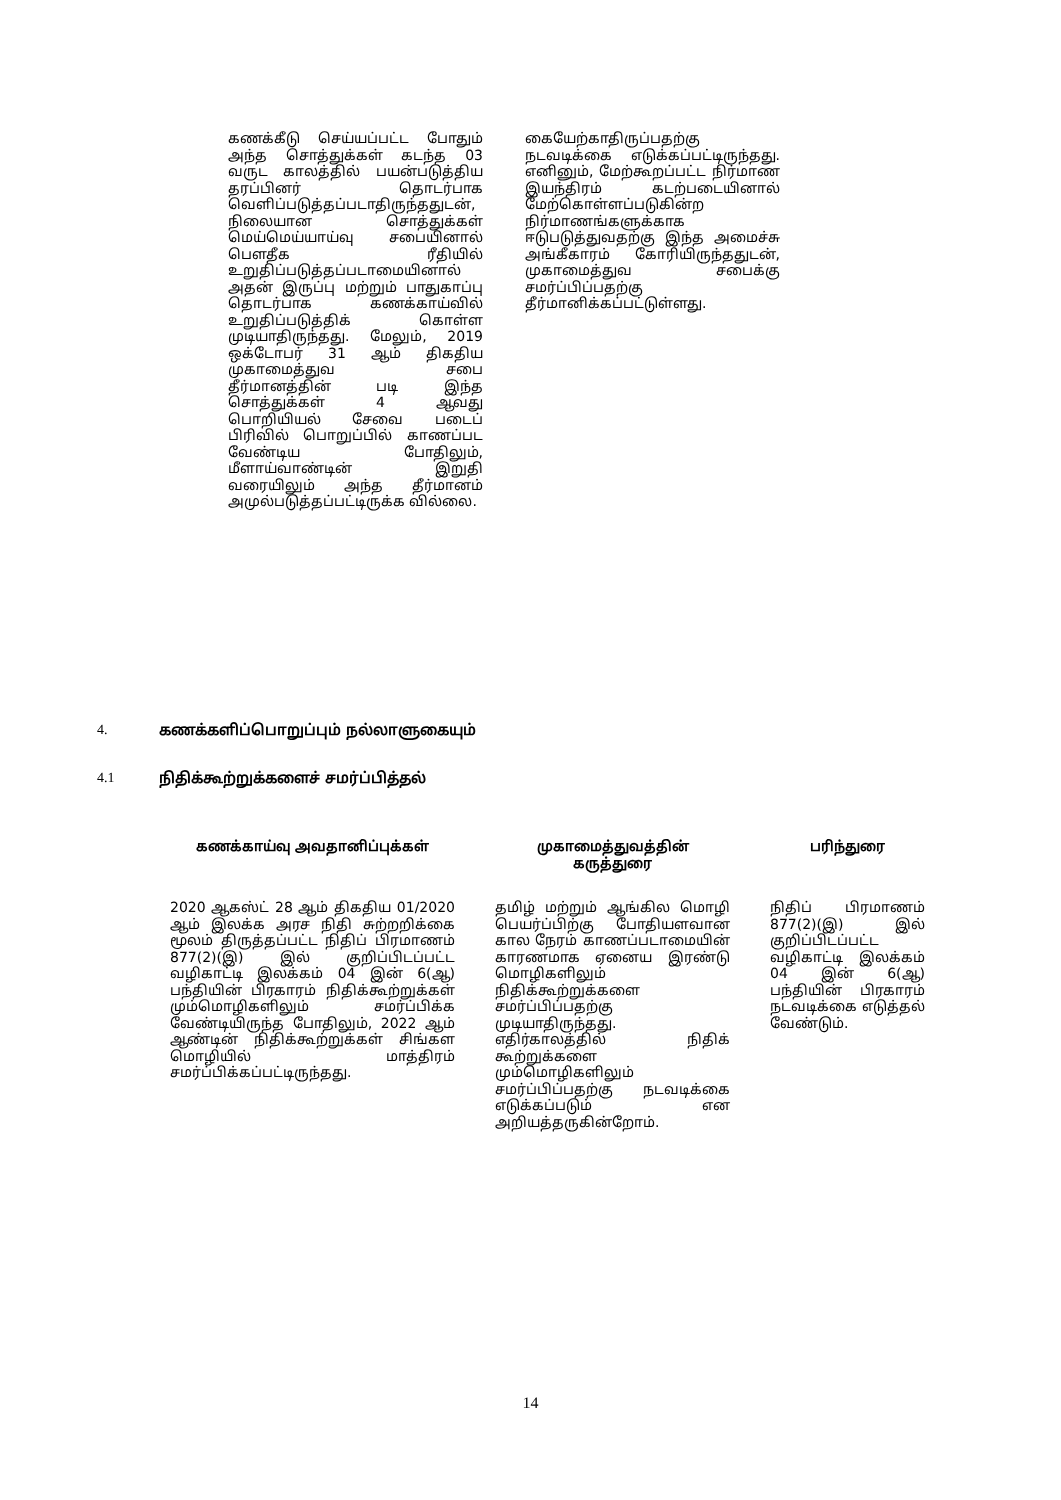கணக்கீடு செய்யப்பட்ட போதும் அந்த சொத்துக்கள் கடந்த 03 வருட காலத்தில் பயன்படுத்திய தரப்பினர் தொடர்பாக வெளிப்படுத்தப்படாதிருந்ததுடன், நிலையான சொத்துக்கள் மெய்மெய்யாய்வு சபையினால் பௌதீக ரீதியில் உறுதிப்படுத்தப்படாமையினால் அதன் இருப்பு மற்றும் பாதுகாப்பு தொடர்பாக கணக்காய்வில் உறுதிப்படுத்திக் கொள்ள முடியாதிருந்தது. மேலும், 2019 ஒக்டோபர் 31 ஆம் திகதிய முகாமைத்துவ சபை தீர்மானத்தின் படி இந்த சொத்துக்கள் 4 ஆவது பொறியியல் சேவை படைப் பிரிவில் பொறுப்பில் காணப்பட வேண்டிய போதிலும், மீளாய்வாண்டின் இறுதி வரையிலும் அந்த தீர்மானம் அமுல்படுத்தப்பட்டிருக்க வில்லை.
கையேற்காதிருப்பதற்கு நடவடிக்கை எடுக்கப்பட்டிருந்தது. எனினும், மேற்கூறப்பட்ட நிர்மாண இயந்திரம் கடற்படையினால் மேற்கொள்ளப்படுகின்ற நிர்மாணங்களுக்காக ஈடுபடுத்துவதற்கு இந்த அமைச்சு அங்கீகாரம் கோரியிருந்ததுடன், முகாமைத்துவ சபைக்கு சமர்ப்பிப்பதற்கு தீர்மானிக்கப்பட்டுள்ளது.
4. கணக்களிப்பொறுப்பும் நல்லாளுகையும்
4.1 நிதிக்கூற்றுக்களைச் சமர்ப்பித்தல்
| கணக்காய்வு அவதானிப்புக்கள் | | முகாமைத்துவத்தின் கருத்துரை | | பரிந்துரை |
| --- | --- | --- | --- | --- |
| 2020 ஆகஸ்ட் 28 ஆம் திகதிய 01/2020 ஆம் இலக்க அரச நிதி சுற்றறிக்கை மூலம் திருத்தப்பட்ட நிதிப் பிரமாணம் 877(2)(இ) இல் குறிப்பிடப்பட்ட வழிகாட்டி இலக்கம் 04 இன் 6(ஆ) பந்தியின் பிரகாரம் நிதிக்கூற்றுக்கள் மும்மொழிகளிலும் சமர்ப்பிக்க வேண்டியிருந்த போதிலும், 2022 ஆம் ஆண்டின் நிதிக்கூற்றுக்கள் சிங்கள மொழியில் மாத்திரம் சமர்ப்பிக்கப்பட்டிருந்தது. | | தமிழ் மற்றும் ஆங்கில மொழி பெயர்ப்பிற்கு போதியளவான கால நேரம் காணப்படாமையின் காரணமாக ஏனைய இரண்டு மொழிகளிலும் நிதிக்கூற்றுக்களை சமர்ப்பிப்பதற்கு முடியாதிருந்தது. எதிர்காலத்தில் நிதிக் கூற்றுக்களை மும்மொழிகளிலும் சமர்ப்பிப்பதற்கு நடவடிக்கை எடுக்கப்படும் என அறியத்தருகின்றோம். | | நிதிப் பிரமாணம் 877(2)(இ) இல் குறிப்பிடப்பட்ட வழிகாட்டி இலக்கம் 04 இன் 6(ஆ) பந்தியின் பிரகாரம் நடவடிக்கை எடுத்தல் வேண்டும். |
14